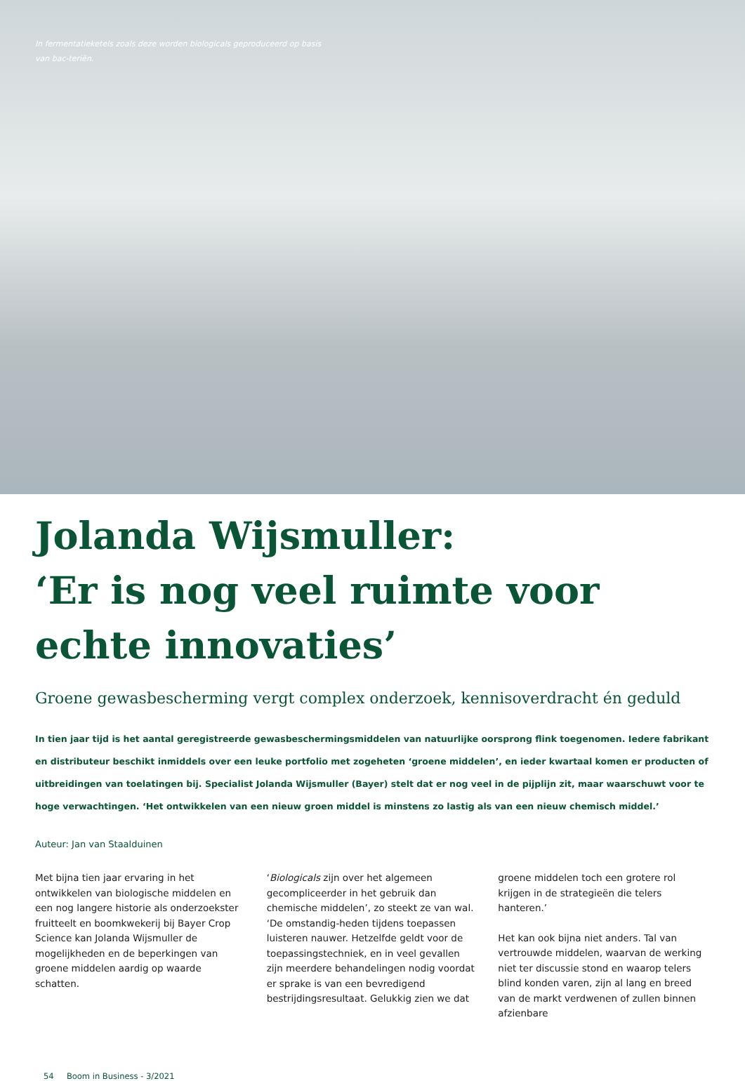In fermentatieketels zoals deze worden biologicals geproduceerd op basis van bac-teriën.
Jolanda Wijsmuller:
‘Er is nog veel ruimte voor echte innovaties’
Groene gewasbescherming vergt complex onderzoek, kennisoverdracht én geduld
In tien jaar tijd is het aantal geregistreerde gewasbeschermingsmiddelen van natuurlijke oorsprong flink toegenomen. Iedere fabrikant en distributeur beschikt inmiddels over een leuke portfolio met zogeheten ‘groene middelen’, en ieder kwartaal komen er producten of uitbreidingen van toelatingen bij. Specialist Jolanda Wijsmuller (Bayer) stelt dat er nog veel in de pijplijn zit, maar waarschuwt voor te hoge verwachtingen. ‘Het ontwikkelen van een nieuw groen middel is minstens zo lastig als van een nieuw chemisch middel.’
Auteur: Jan van Staalduinen
Met bijna tien jaar ervaring in het ontwikkelen van biologische middelen en een nog langere historie als onderzoekster fruitteelt en boomkwekerij bij Bayer Crop Science kan Jolanda Wijsmuller de mogelijkheden en de beperkingen van groene middelen aardig op waarde schatten.
‘Biologicals zijn over het algemeen gecompliceerder in het gebruik dan chemische middelen’, zo steekt ze van wal. ‘De omstandig-heden tijdens toepassen luisteren nauwer. Hetzelfde geldt voor de toepassingstechniek, en in veel gevallen zijn meerdere behandelingen nodig voordat er sprake is van een bevredigend bestrijdingsresultaat. Gelukkig zien we dat
groene middelen toch een grotere rol krijgen in de strategieën die telers hanteren.’
Het kan ook bijna niet anders. Tal van vertrouwde middelen, waarvan de werking niet ter discussie stond en waarop telers blind konden varen, zijn al lang en breed van de markt verdwenen of zullen binnen afzienbare
54 Boom in Business - 3/2021